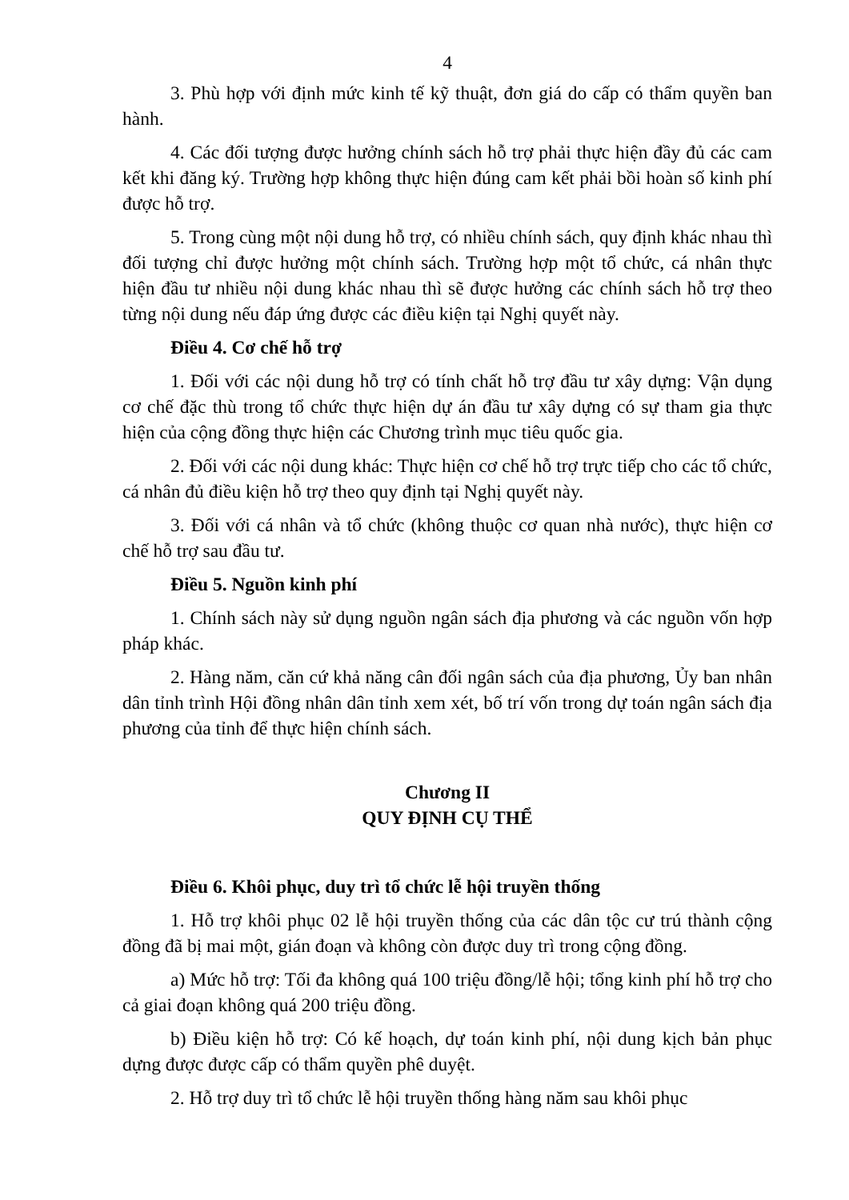4
3. Phù hợp với định mức kinh tế kỹ thuật, đơn giá do cấp có thẩm quyền ban hành.
4. Các đối tượng được hưởng chính sách hỗ trợ phải thực hiện đầy đủ các cam kết khi đăng ký. Trường hợp không thực hiện đúng cam kết phải bồi hoàn số kinh phí được hỗ trợ.
5. Trong cùng một nội dung hỗ trợ, có nhiều chính sách, quy định khác nhau thì đối tượng chỉ được hưởng một chính sách. Trường hợp một tổ chức, cá nhân thực hiện đầu tư nhiều nội dung khác nhau thì sẽ được hưởng các chính sách hỗ trợ theo từng nội dung nếu đáp ứng được các điều kiện tại Nghị quyết này.
Điều 4. Cơ chế hỗ trợ
1. Đối với các nội dung hỗ trợ có tính chất hỗ trợ đầu tư xây dựng: Vận dụng cơ chế đặc thù trong tổ chức thực hiện dự án đầu tư xây dựng có sự tham gia thực hiện của cộng đồng thực hiện các Chương trình mục tiêu quốc gia.
2. Đối với các nội dung khác: Thực hiện cơ chế hỗ trợ trực tiếp cho các tổ chức, cá nhân đủ điều kiện hỗ trợ theo quy định tại Nghị quyết này.
3. Đối với cá nhân và tổ chức (không thuộc cơ quan nhà nước), thực hiện cơ chế hỗ trợ sau đầu tư.
Điều 5. Nguồn kinh phí
1. Chính sách này sử dụng nguồn ngân sách địa phương và các nguồn vốn hợp pháp khác.
2. Hàng năm, căn cứ khả năng cân đối ngân sách của địa phương, Ủy ban nhân dân tỉnh trình Hội đồng nhân dân tỉnh xem xét, bố trí vốn trong dự toán ngân sách địa phương của tỉnh để thực hiện chính sách.
Chương II
QUY ĐỊNH CỤ THỂ
Điều 6. Khôi phục, duy trì tổ chức lễ hội truyền thống
1. Hỗ trợ khôi phục 02 lễ hội truyền thống của các dân tộc cư trú thành cộng đồng đã bị mai một, gián đoạn và không còn được duy trì trong cộng đồng.
a) Mức hỗ trợ: Tối đa không quá 100 triệu đồng/lễ hội; tổng kinh phí hỗ trợ cho cả giai đoạn không quá 200 triệu đồng.
b) Điều kiện hỗ trợ: Có kế hoạch, dự toán kinh phí, nội dung kịch bản phục dựng được được cấp có thẩm quyền phê duyệt.
2. Hỗ trợ duy trì tổ chức lễ hội truyền thống hàng năm sau khôi phục